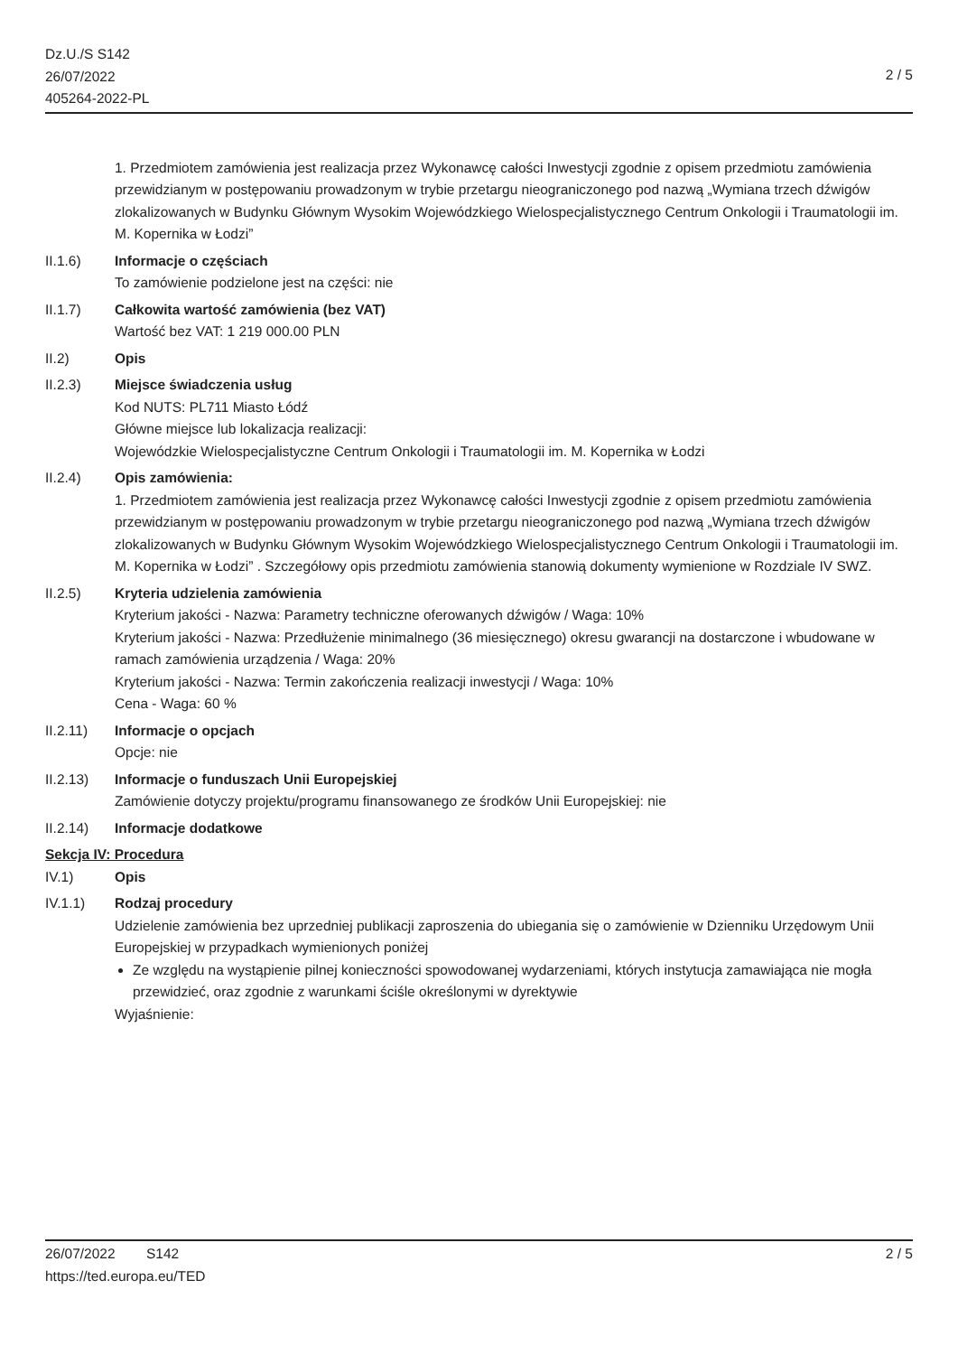Dz.U./S S142
26/07/2022
405264-2022-PL
2 / 5
1. Przedmiotem zamówienia jest realizacja przez Wykonawcę całości Inwestycji zgodnie z opisem przedmiotu zamówienia przewidzianym w postępowaniu prowadzonym w trybie przetargu nieograniczonego pod nazwą „Wymiana trzech dźwigów zlokalizowanych w Budynku Głównym Wysokim Wojewódzkiego Wielospecjalistycznego Centrum Onkologii i Traumatologii im. M. Kopernika w Łodzi”
II.1.6) Informacje o częściach
To zamówienie podzielone jest na części: nie
II.1.7) Całkowita wartość zamówienia (bez VAT)
Wartość bez VAT: 1 219 000.00 PLN
II.2) Opis
II.2.3) Miejsce świadczenia usług
Kod NUTS: PL711 Miasto Łódź
Główne miejsce lub lokalizacja realizacji:
Wojewódzkie Wielospecjalistyczne Centrum Onkologii i Traumatologii im. M. Kopernika w Łodzi
II.2.4) Opis zamówienia:
1. Przedmiotem zamówienia jest realizacja przez Wykonawcę całości Inwestycji zgodnie z opisem przedmiotu zamówienia przewidzianym w postępowaniu prowadzonym w trybie przetargu nieograniczonego pod nazwą „Wymiana trzech dźwigów zlokalizowanych w Budynku Głównym Wysokim Wojewódzkiego Wielospecjalistycznego Centrum Onkologii i Traumatologii im. M. Kopernika w Łodzi” . Szczegółowy opis przedmiotu zamówienia stanowią dokumenty wymienione w Rozdziale IV SWZ.
II.2.5) Kryteria udzielenia zamówienia
Kryterium jakości - Nazwa: Parametry techniczne oferowanych dźwigów / Waga: 10%
Kryterium jakości - Nazwa: Przedłużenie minimalnego (36 miesięcznego) okresu gwarancji na dostarczone i wbudowane w ramach zamówienia urządzenia / Waga: 20%
Kryterium jakości - Nazwa: Termin zakończenia realizacji inwestycji / Waga: 10%
Cena - Waga: 60 %
II.2.11) Informacje o opcjach
Opcje: nie
II.2.13) Informacje o funduszach Unii Europejskiej
Zamówienie dotyczy projektu/programu finansowanego ze środków Unii Europejskiej: nie
II.2.14) Informacje dodatkowe
Sekcja IV: Procedura
IV.1) Opis
IV.1.1) Rodzaj procedury
Udzielenie zamówienia bez uprzedniej publikacji zaproszenia do ubiegania się o zamówienie w Dzienniku Urzędowym Unii Europejskiej w przypadkach wymienionych poniżej
Ze względu na wystąpienie pilnej konieczności spowodowanej wydarzeniami, których instytucja zamawiająca nie mogła przewidzieć, oraz zgodnie z warunkami ściśle określonymi w dyrektywie
Wyjaśnienie:
26/07/2022 S142 2 / 5
https://ted.europa.eu/TED